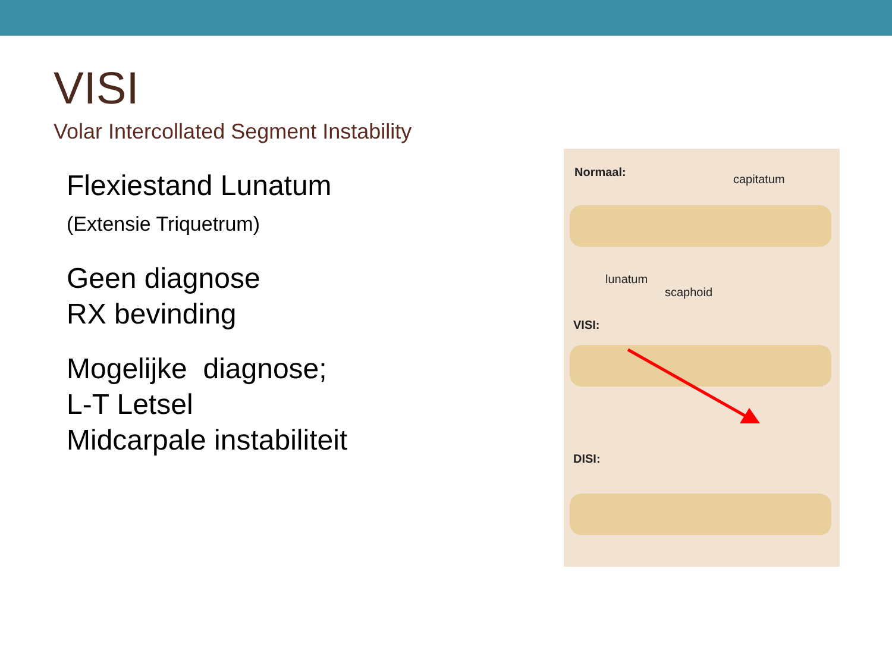VISI
Volar Intercollated Segment Instability
Flexiestand Lunatum
(Extensie Triquetrum)
Geen diagnose
RX bevinding
Mogelijke diagnose;
L-T Letsel
Midcarpale instabiliteit
Normaal:
capitatum
lunatum
scaphoid
VISI:
DISI: